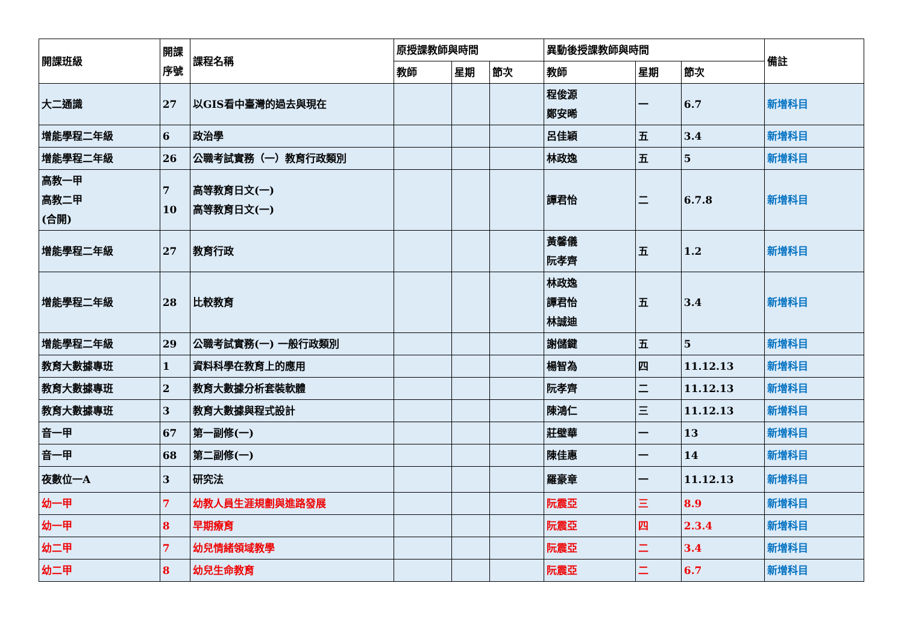| 開課班級 | 開課 序號 | 課程名稱 | 原授課教師與時間 | | | 異動後授課教師與時間 | | | 備註 |
| --- | --- | --- | --- | --- | --- | --- | --- | --- | --- |
| | | | 教師 | 星期 | 節次 | 教師 | 星期 | 節次 | |
| 大二通識 | 27 | 以GIS看中臺灣的過去與現在 | | | | 程俊源 鄭安晞 | 一 | 6.7 | 新增科目 |
| 增能學程二年級 | 6 | 政治學 | | | | 呂佳穎 | 五 | 3.4 | 新增科目 |
| 增能學程二年級 | 26 | 公職考試實務（一）教育行政類別 | | | | 林政逸 | 五 | 5 | 新增科目 |
| 高教一甲 高教二甲 (合開) | 7 10 | 高等教育日文(一) 高等教育日文(一) | | | | 譚君怡 | 二 | 6.7.8 | 新增科目 |
| 增能學程二年級 | 27 | 教育行政 | | | | 黃馨儀 阮孝齊 | 五 | 1.2 | 新增科目 |
| 增能學程二年級 | 28 | 比較教育 | | | | 林政逸 譚君怡 林誠迪 | 五 | 3.4 | 新增科目 |
| 增能學程二年級 | 29 | 公職考試實務(一) 一般行政類別 | | | | 謝儲鍵 | 五 | 5 | 新增科目 |
| 教育大數據專班 | 1 | 資料科學在教育上的應用 | | | | 楊智為 | 四 | 11.12.13 | 新增科目 |
| 教育大數據專班 | 2 | 教育大數據分析套裝軟體 | | | | 阮孝齊 | 二 | 11.12.13 | 新增科目 |
| 教育大數據專班 | 3 | 教育大數據與程式設計 | | | | 陳鴻仁 | 三 | 11.12.13 | 新增科目 |
| 音一甲 | 67 | 第一副修(一) | | | | 莊璧華 | 一 | 13 | 新增科目 |
| 音一甲 | 68 | 第二副修(一) | | | | 陳佳惠 | 一 | 14 | 新增科目 |
| 夜數位一A | 3 | 研究法 | | | | 羅豪章 | 一 | 11.12.13 | 新增科目 |
| 幼一甲 | 7 | 幼教人員生涯規劃與進路發展 | | | | 阮震亞 | 三 | 8.9 | 新增科目 |
| 幼一甲 | 8 | 早期療育 | | | | 阮震亞 | 四 | 2.3.4 | 新增科目 |
| 幼二甲 | 7 | 幼兒情緒領域教學 | | | | 阮震亞 | 二 | 3.4 | 新增科目 |
| 幼二甲 | 8 | 幼兒生命教育 | | | | 阮震亞 | 二 | 6.7 | 新增科目 |